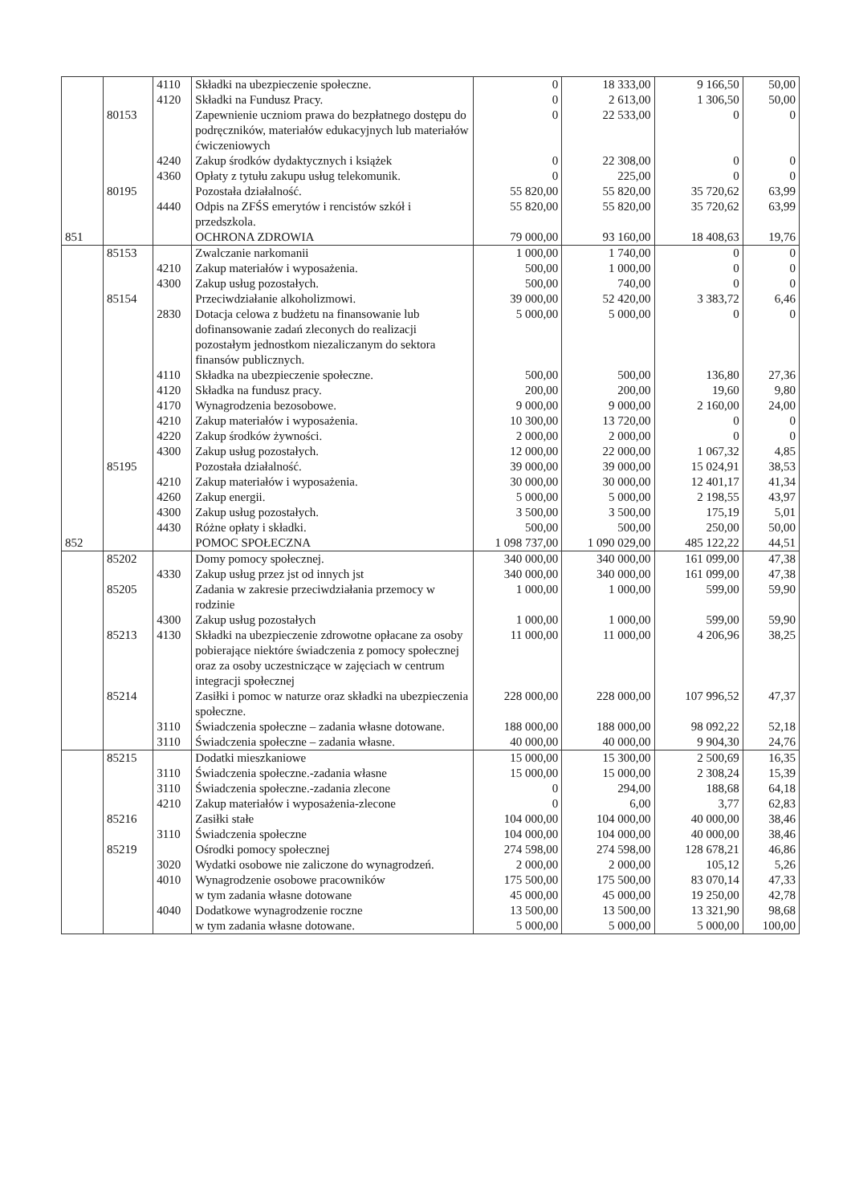| | | 4110 | Składki na ubezpieczenie społeczne. | 0 | 18 333,00 | 9 166,50 | 50,00 |
| | | 4120 | Składki na Fundusz Pracy. | 0 | 2 613,00 | 1 306,50 | 50,00 |
| | 80153 | | Zapewnienie uczniom prawa do bezpłatnego dostępu do podręczników, materiałów edukacyjnych lub materiałów ćwiczeniowych | 0 | 22 533,00 | 0 | 0 |
| | | 4240 | Zakup środków dydaktycznych i książek | 0 | 22 308,00 | 0 | 0 |
| | | 4360 | Opłaty z tytułu zakupu usług telekomunik. | 0 | 225,00 | 0 | 0 |
| | 80195 | | Pozostała działalność. | 55 820,00 | 55 820,00 | 35 720,62 | 63,99 |
| | | 4440 | Odpis na ZFŚS emerytów i rencistów szkół i przedszkola. | 55 820,00 | 55 820,00 | 35 720,62 | 63,99 |
| 851 | | | OCHRONA ZDROWIA | 79 000,00 | 93 160,00 | 18 408,63 | 19,76 |
| | 85153 | | Zwalczanie narkomanii | 1 000,00 | 1 740,00 | 0 | 0 |
| | | 4210 | Zakup materiałów i wyposażenia. | 500,00 | 1 000,00 | 0 | 0 |
| | | 4300 | Zakup usług pozostałych. | 500,00 | 740,00 | 0 | 0 |
| | 85154 | | Przeciwdziałanie alkoholizmowi. | 39 000,00 | 52 420,00 | 3 383,72 | 6,46 |
| | | 2830 | Dotacja celowa z budżetu na finansowanie lub dofinansowanie zadań zleconych do realizacji pozostałym jednostkom niezaliczanym do sektora finansów publicznych. | 5 000,00 | 5 000,00 | 0 | 0 |
| | | 4110 | Składka na ubezpieczenie społeczne. | 500,00 | 500,00 | 136,80 | 27,36 |
| | | 4120 | Składka na fundusz pracy. | 200,00 | 200,00 | 19,60 | 9,80 |
| | | 4170 | Wynagrodzenia bezosobowe. | 9 000,00 | 9 000,00 | 2 160,00 | 24,00 |
| | | 4210 | Zakup materiałów i wyposażenia. | 10 300,00 | 13 720,00 | 0 | 0 |
| | | 4220 | Zakup środków żywności. | 2 000,00 | 2 000,00 | 0 | 0 |
| | | 4300 | Zakup usług pozostałych. | 12 000,00 | 22 000,00 | 1 067,32 | 4,85 |
| | 85195 | | Pozostała działalność. | 39 000,00 | 39 000,00 | 15 024,91 | 38,53 |
| | | 4210 | Zakup materiałów i wyposażenia. | 30 000,00 | 30 000,00 | 12 401,17 | 41,34 |
| | | 4260 | Zakup energii. | 5 000,00 | 5 000,00 | 2 198,55 | 43,97 |
| | | 4300 | Zakup usług pozostałych. | 3 500,00 | 3 500,00 | 175,19 | 5,01 |
| | | 4430 | Różne opłaty i składki. | 500,00 | 500,00 | 250,00 | 50,00 |
| 852 | | | POMOC SPOŁECZNA | 1 098 737,00 | 1 090 029,00 | 485 122,22 | 44,51 |
| | 85202 | | Domy pomocy społecznej. | 340 000,00 | 340 000,00 | 161 099,00 | 47,38 |
| | | 4330 | Zakup usług przez jst od innych jst | 340 000,00 | 340 000,00 | 161 099,00 | 47,38 |
| | 85205 | | Zadania w zakresie przeciwdziałania przemocy w rodzinie | 1 000,00 | 1 000,00 | 599,00 | 59,90 |
| | | 4300 | Zakup usług pozostałych | 1 000,00 | 1 000,00 | 599,00 | 59,90 |
| | 85213 | 4130 | Składki na ubezpieczenie zdrowotne opłacane za osoby pobierające niektóre świadczenia z pomocy społecznej oraz za osoby uczestniczące w zajęciach w centrum integracji społecznej | 11 000,00 | 11 000,00 | 4 206,96 | 38,25 |
| | 85214 | | Zasiłki i pomoc w naturze oraz składki na ubezpieczenia społeczne. | 228 000,00 | 228 000,00 | 107 996,52 | 47,37 |
| | | 3110 | Świadczenia społeczne – zadania własne dotowane. | 188 000,00 | 188 000,00 | 98 092,22 | 52,18 |
| | | 3110 | Świadczenia społeczne – zadania własne. | 40 000,00 | 40 000,00 | 9 904,30 | 24,76 |
| | 85215 | | Dodatki mieszkaniowe | 15 000,00 | 15 300,00 | 2 500,69 | 16,35 |
| | | 3110 | Świadczenia społeczne.-zadania własne | 15 000,00 | 15 000,00 | 2 308,24 | 15,39 |
| | | 3110 | Świadczenia społeczne.-zadania zlecone | 0 | 294,00 | 188,68 | 64,18 |
| | | 4210 | Zakup materiałów i wyposażenia-zlecone | 0 | 6,00 | 3,77 | 62,83 |
| | 85216 | | Zasiłki stałe | 104 000,00 | 104 000,00 | 40 000,00 | 38,46 |
| | | 3110 | Świadczenia społeczne | 104 000,00 | 104 000,00 | 40 000,00 | 38,46 |
| | 85219 | | Ośrodki pomocy społecznej | 274 598,00 | 274 598,00 | 128 678,21 | 46,86 |
| | | 3020 | Wydatki osobowe nie zaliczone do wynagrodzeń. | 2 000,00 | 2 000,00 | 105,12 | 5,26 |
| | | 4010 | Wynagrodzenie osobowe pracowników | 175 500,00 | 175 500,00 | 83 070,14 | 47,33 |
| | | | w tym zadania własne dotowane | 45 000,00 | 45 000,00 | 19 250,00 | 42,78 |
| | | 4040 | Dodatkowe wynagrodzenie roczne | 13 500,00 | 13 500,00 | 13 321,90 | 98,68 |
| | | | w tym zadania własne dotowane. | 5 000,00 | 5 000,00 | 5 000,00 | 100,00 |